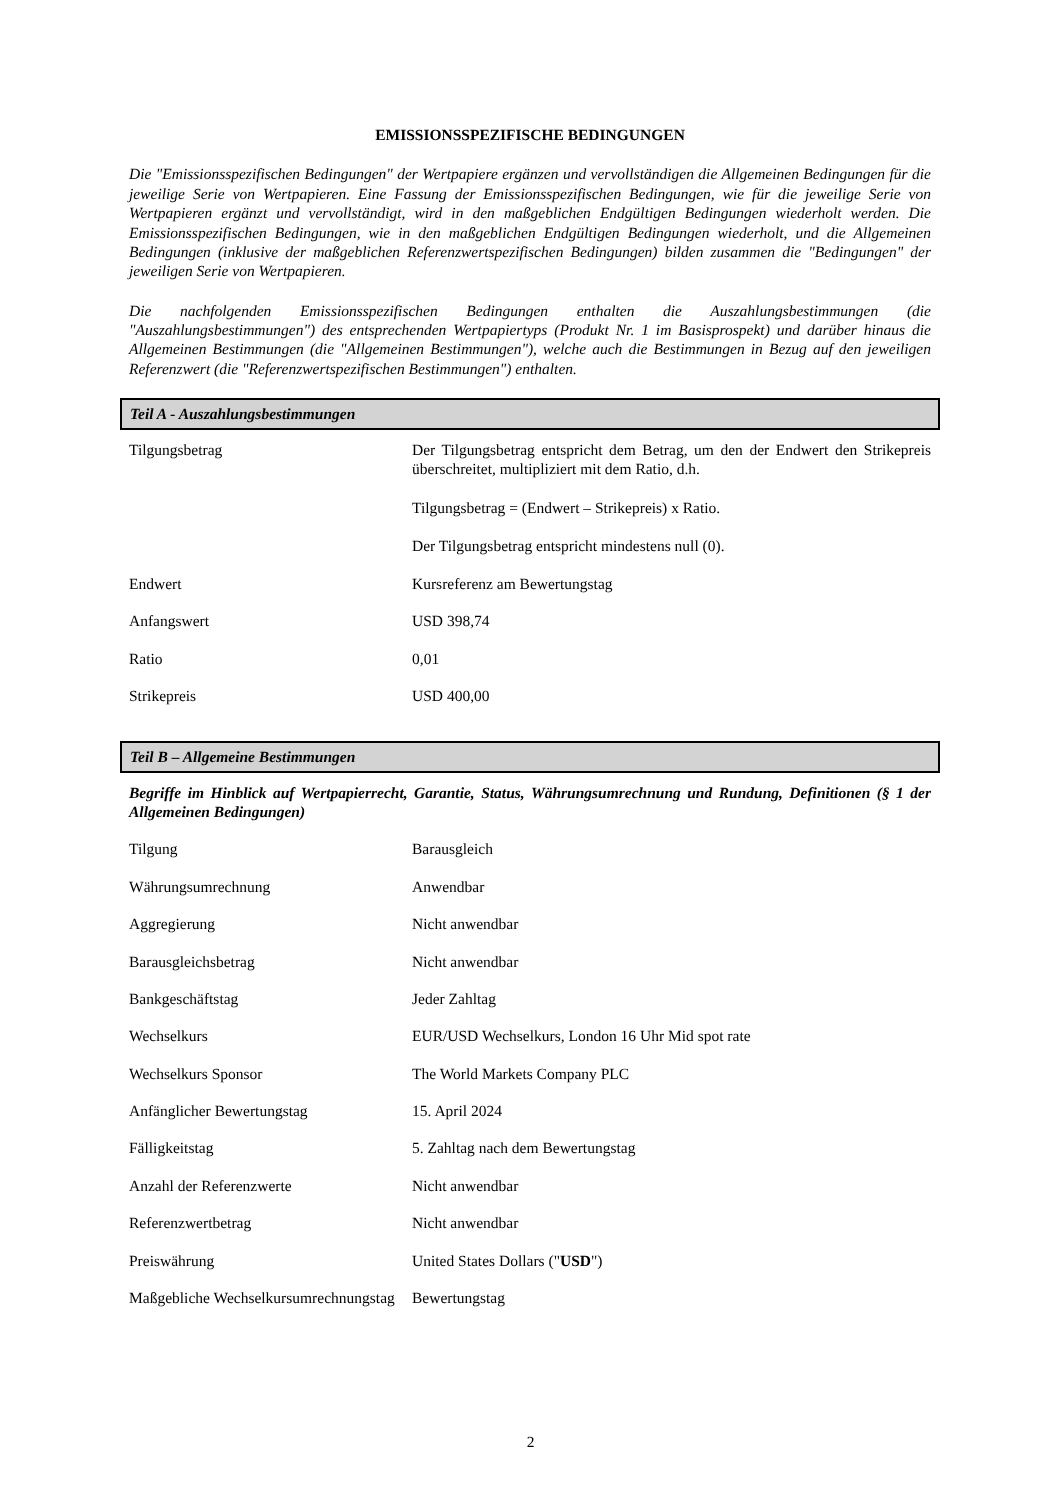EMISSIONSSPEZIFISCHE BEDINGUNGEN
Die "Emissionsspezifischen Bedingungen" der Wertpapiere ergänzen und vervollständigen die Allgemeinen Bedingungen für die jeweilige Serie von Wertpapieren. Eine Fassung der Emissionsspezifischen Bedingungen, wie für die jeweilige Serie von Wertpapieren ergänzt und vervollständigt, wird in den maßgeblichen Endgültigen Bedingungen wiederholt werden. Die Emissionsspezifischen Bedingungen, wie in den maßgeblichen Endgültigen Bedingungen wiederholt, und die Allgemeinen Bedingungen (inklusive der maßgeblichen Referenzwertspezifischen Bedingungen) bilden zusammen die "Bedingungen" der jeweiligen Serie von Wertpapieren.
Die nachfolgenden Emissionsspezifischen Bedingungen enthalten die Auszahlungsbestimmungen (die "Auszahlungsbestimmungen") des entsprechenden Wertpapiertyps (Produkt Nr. 1 im Basisprospekt) und darüber hinaus die Allgemeinen Bestimmungen (die "Allgemeinen Bestimmungen"), welche auch die Bestimmungen in Bezug auf den jeweiligen Referenzwert (die "Referenzwertspezifischen Bestimmungen") enthalten.
Teil A - Auszahlungsbestimmungen
| Tilgungsbetrag | Der Tilgungsbetrag entspricht dem Betrag, um den der Endwert den Strikepreis überschreitet, multipliziert mit dem Ratio, d.h. Tilgungsbetrag = (Endwert – Strikepreis) x Ratio. Der Tilgungsbetrag entspricht mindestens null (0). |
| Endwert | Kursreferenz am Bewertungstag |
| Anfangswert | USD 398,74 |
| Ratio | 0,01 |
| Strikepreis | USD 400,00 |
Teil B – Allgemeine Bestimmungen
Begriffe im Hinblick auf Wertpapierrecht, Garantie, Status, Währungsumrechnung und Rundung, Definitionen (§ 1 der Allgemeinen Bedingungen)
| Tilgung | Barausgleich |
| Währungsumrechnung | Anwendbar |
| Aggregierung | Nicht anwendbar |
| Barausgleichsbetrag | Nicht anwendbar |
| Bankgeschäftstag | Jeder Zahltag |
| Wechselkurs | EUR/USD Wechselkurs, London 16 Uhr Mid spot rate |
| Wechselkurs Sponsor | The World Markets Company PLC |
| Anfänglicher Bewertungstag | 15. April 2024 |
| Fälligkeitstag | 5. Zahltag nach dem Bewertungstag |
| Anzahl der Referenzwerte | Nicht anwendbar |
| Referenzwertbetrag | Nicht anwendbar |
| Preiswährung | United States Dollars (" USD ") |
| Maßgebliche Wechselkursumrechnungstag | Bewertungstag |
2